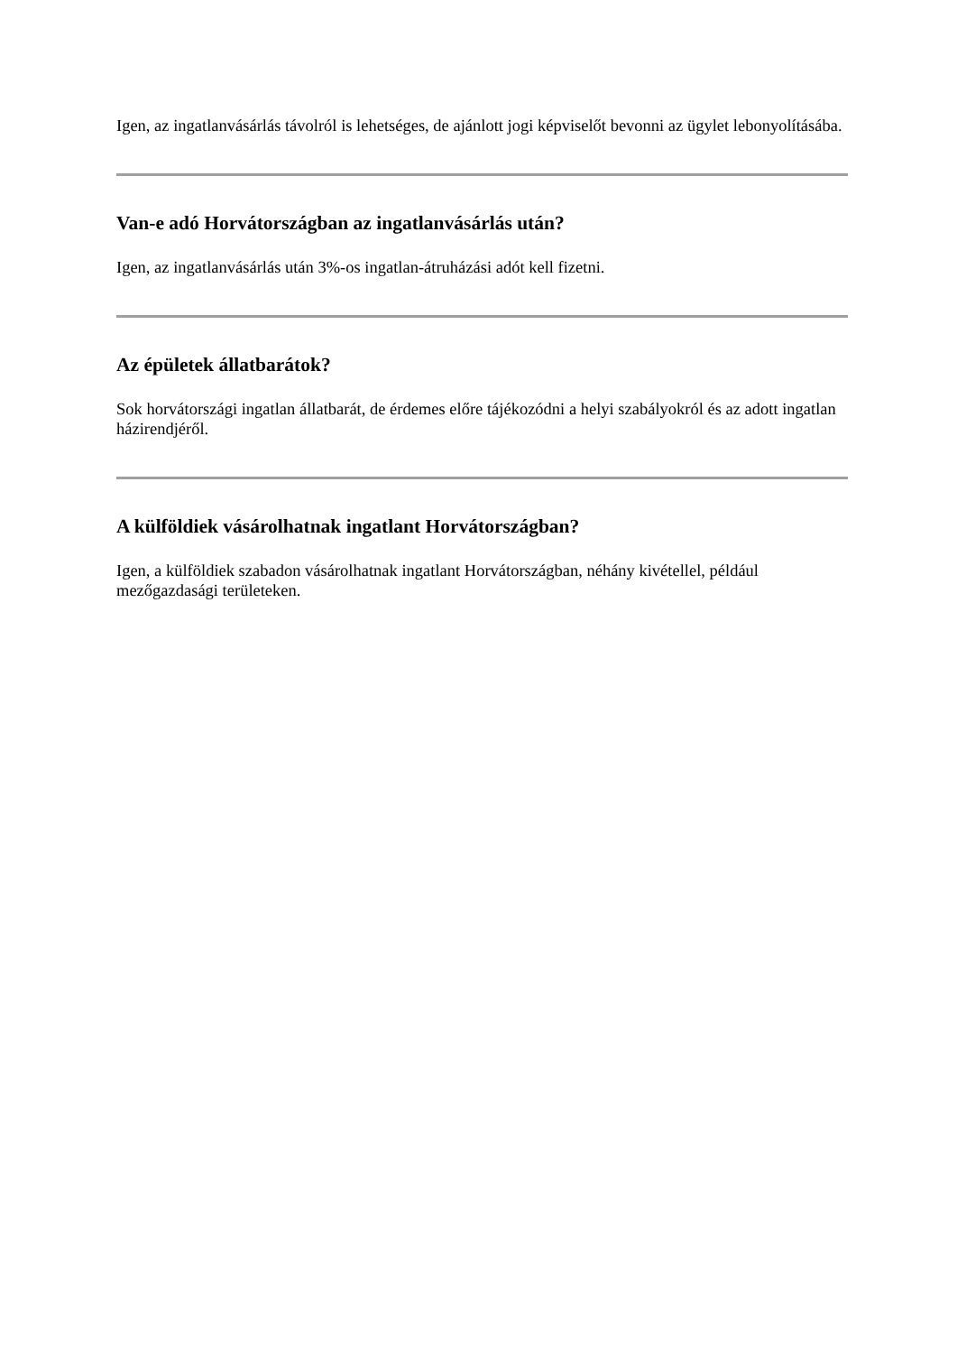Igen, az ingatlanvásárlás távolról is lehetséges, de ajánlott jogi képviselőt bevonni az ügylet lebonyolításába.
Van-e adó Horvátországban az ingatlanvásárlás után?
Igen, az ingatlanvásárlás után 3%-os ingatlan-átruházási adót kell fizetni.
Az épületek állatbarátok?
Sok horvátországi ingatlan állatbarát, de érdemes előre tájékozódni a helyi szabályokról és az adott ingatlan házirendjéről.
A külföldiek vásárolhatnak ingatlant Horvátországban?
Igen, a külföldiek szabadon vásárolhatnak ingatlant Horvátországban, néhány kivétellel, például mezőgazdasági területeken.